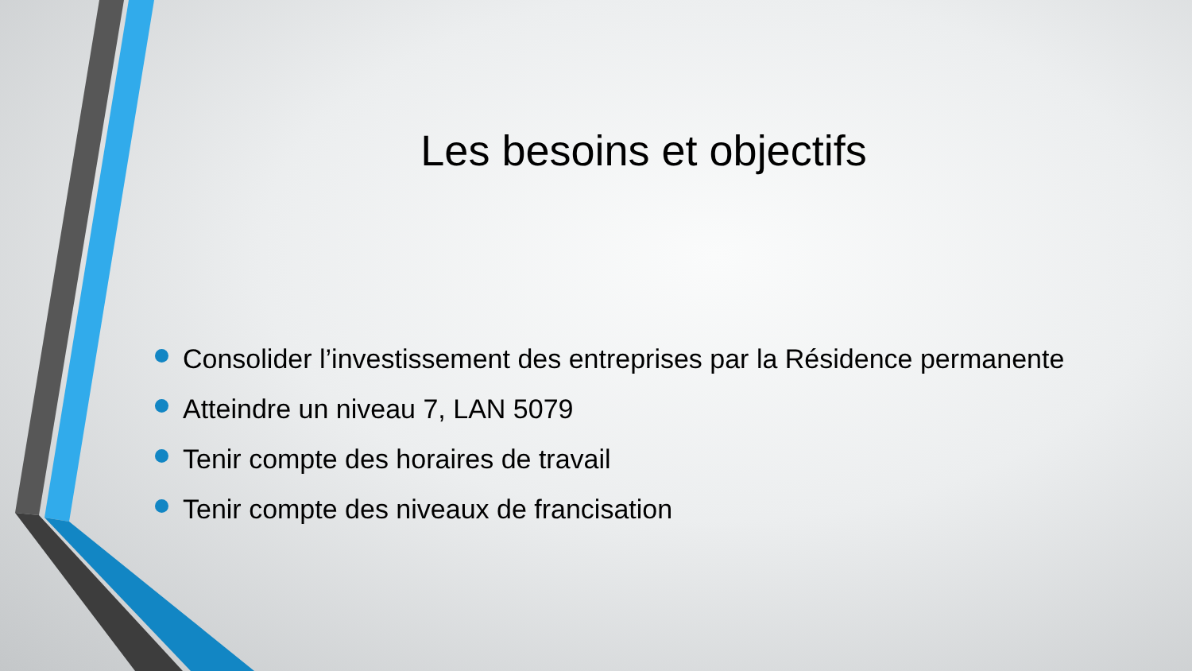Les besoins et objectifs
Consolider l’investissement des entreprises par la Résidence permanente
Atteindre un niveau 7, LAN 5079
Tenir compte des horaires de travail
Tenir compte des niveaux de francisation